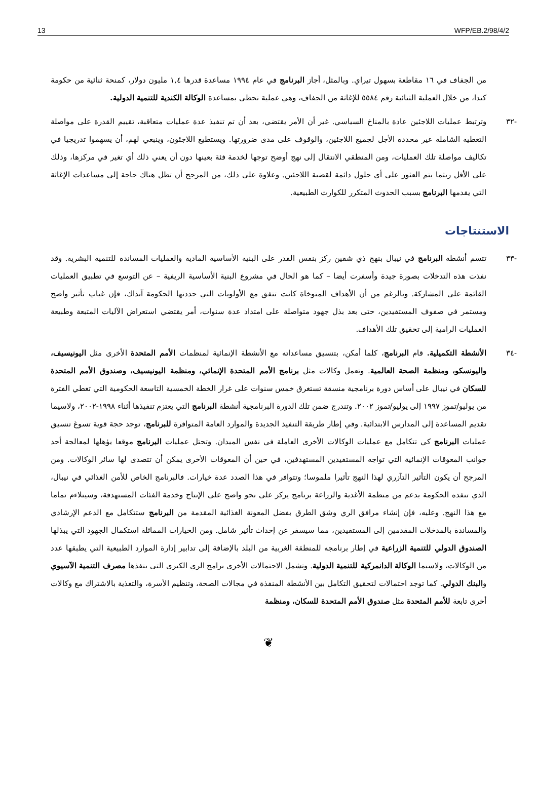13 WFP/EB.2/98/4/2
من الجفاف في ١٦ مقاطعة بسهول تيراي. وبالمثل، أجاز البرنامج في عام ١٩٩٤ مساعدة قدرها ١,٤ مليون دولار، كمنحة ثنائية من حكومة كندا، من خلال العملية الثنائية رقم ٥٥٨٤ للإغاثة من الجفاف، وهي عملية تحظى بمساعدة الوكالة الكندية للتنمية الدولية.
-٣٢ وترتبط عمليات اللاجئين عادة بالمناخ السياسي. غير أن الأمر يقتضي، بعد أن تم تنفيذ عدة عمليات متعاقبة، تقييم القدرة على مواصلة التغطية الشاملة غير محددة الأجل لجميع اللاجئين، والوقوف على مدى ضرورتها. ويستطيع اللاجئون، وينبغي لهم، أن يسهموا تدريجيا في تكاليف مواصلة تلك العمليات، ومن المنطقي الانتقال إلى نهج أوضح توجها لخدمة فئة بعينها دون أن يعني ذلك أي تغير في مركزها، وذلك على الأقل ريثما يتم العثور على أي حلول دائمة لقضية اللاجئين. وعلاوة على ذلك، من المرجح أن تظل هناك حاجة إلى مساعدات الإغاثة التي يقدمها البرنامج بسبب الحدوث المتكرر للكوارث الطبيعية.
الاستنتاجات
-٣٣ تتسم أنشطة البرنامج في نيبال بنهج ذي شقين ركز بنفس القدر على البنية الأساسية المادية والعمليات المساندة للتنمية البشرية. وقد نفذت هذه التدخلات بصورة جيدة وأسفرت أيضا – كما هو الحال في مشروع البنية الأساسية الريفية – عن التوسع في تطبيق العمليات القائمة على المشاركة. وبالرغم من أن الأهداف المتوخاة كانت تتفق مع الأولويات التي حددتها الحكومة آنذاك، فإن غياب تأثير واضح ومستمر في صفوف المستفيدين، حتى بعد بذل جهود متواصلة على امتداد عدة سنوات، أمر يقتضي استعراض الآليات المتبعة وطبيعة العمليات الرامية إلى تحقيق تلك الأهداف.
-٣٤ الأنشطة التكميلية. قام البرنامج، كلما أمكن، بتنسيق مساعداته مع الأنشطة الإنمائية لمنظمات الأمم المتحدة الأخرى مثل اليونيسيف، واليونسكو، ومنظمة الصحة العالمية. وتعمل وكالات مثل برنامج الأمم المتحدة الإنمائي، ومنظمة اليونيسيف، وصندوق الأمم المتحدة للسكان في نيبال على أساس دورة برنامجية منسقة تستغرق خمس سنوات على غرار الخطة الخمسية التاسعة الحكومية التي تغطي الفترة من يوليو/تموز ١٩٩٧ إلى يوليو/تموز ٢٠٠٢. وتندرج ضمن تلك الدورة البرنامجية أنشطة البرنامج التي يعتزم تنفيذها أثناء ١٩٩٨-٢٠٠٢، ولاسيما تقديم المساعدة إلى المدارس الابتدائية. وفي إطار طريقة التنفيذ الجديدة والموارد العامة المتوافرة للبرنامج، توجد حجة قوية تسوغ تنسيق عمليات البرنامج كي تتكامل مع عمليات الوكالات الأخرى العاملة في نفس الميدان. وتحتل عمليات البرنامج موقعا يؤهلها لمعالجة أحد جوانب المعوقات الإنمائية التي تواجه المستفيدين المستهدفين، في حين أن المعوقات الأخرى يمكن أن تتصدى لها سائر الوكالات. ومن المرجح أن يكون التأثير التآزري لهذا النهج تأثيرا ملموسا؛ وتتوافر في هذا الصدد عدة خيارات. فالبرنامج الخاص للأمن الغذائي في نيبال، الذي تنفذه الحكومة بدعم من منظمة الأغذية والزراعة برنامج يركز على نحو واضح على الإنتاج وخدمة الفئات المستهدفة، وسيتلاءم تماما مع هذا النهج. وعليه، فإن إنشاء مرافق الري وشق الطرق بفضل المعونة الغذائية المقدمة من البرنامج ستتكامل مع الدعم الإرشادي والمساندة بالمدخلات المقدمين إلى المستفيدين، مما سيسفر عن إحداث تأثير شامل. ومن الخيارات المماثلة استكمال الجهود التي يبذلها الصندوق الدولي للتنمية الزراعية في إطار برنامجه للمنطقة الغربية من البلد بالإضافة إلى تدابير إدارة الموارد الطبيعية التي يطبقها عدد من الوكالات، ولاسيما الوكالة الدانمركية للتنمية الدولية. وتشمل الاحتمالات الأخرى برامج الري الكبرى التي ينفذها مصرف التنمية الآسيوي والبنك الدولي. كما توجد احتمالات لتحقيق التكامل بين الأنشطة المنفذة في مجالات الصحة، وتنظيم الأسرة، والتغذية بالاشتراك مع وكالات أخرى تابعة للأمم المتحدة مثل صندوق الأمم المتحدة للسكان، ومنظمة
❦